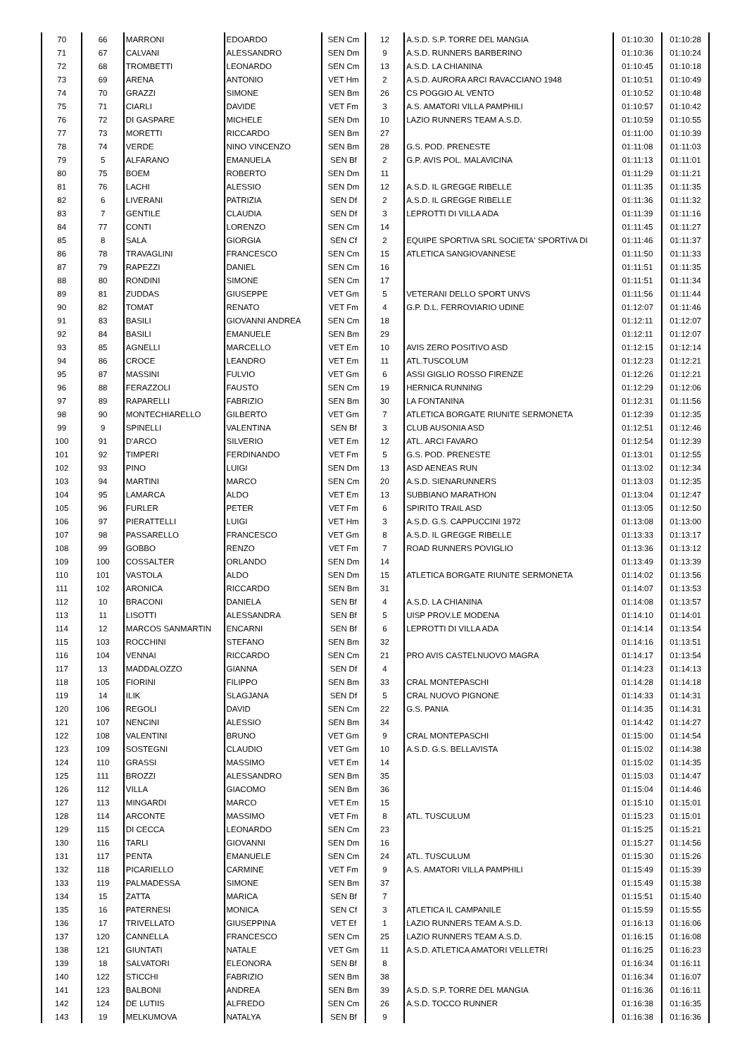| 70 | 66 | MARRONI | EDOARDO | SEN Cm | 12 | A.S.D. S.P. TORRE DEL MANGIA | 01:10:30 | 01:10:28 |
| 71 | 67 | CALVANI | ALESSANDRO | SEN Dm | 9 | A.S.D. RUNNERS BARBERINO | 01:10:36 | 01:10:24 |
| 72 | 68 | TROMBETTI | LEONARDO | SEN Cm | 13 | A.S.D. LA CHIANINA | 01:10:45 | 01:10:18 |
| 73 | 69 | ARENA | ANTONIO | VET Hm | 2 | A.S.D. AURORA ARCI RAVACCIANO 1948 | 01:10:51 | 01:10:49 |
| 74 | 70 | GRAZZI | SIMONE | SEN Bm | 26 | CS POGGIO AL VENTO | 01:10:52 | 01:10:48 |
| 75 | 71 | CIARLI | DAVIDE | VET Fm | 3 | A.S. AMATORI VILLA PAMPHILI | 01:10:57 | 01:10:42 |
| 76 | 72 | DI GASPARE | MICHELE | SEN Dm | 10 | LAZIO RUNNERS TEAM A.S.D. | 01:10:59 | 01:10:55 |
| 77 | 73 | MORETTI | RICCARDO | SEN Bm | 27 | | 01:11:00 | 01:10:39 |
| 78 | 74 | VERDE | NINO VINCENZO | SEN Bm | 28 | G.S. POD. PRENESTE | 01:11:08 | 01:11:03 |
| 79 | 5 | ALFARANO | EMANUELA | SEN Bf | 2 | G.P. AVIS POL. MALAVICINA | 01:11:13 | 01:11:01 |
| 80 | 75 | BOEM | ROBERTO | SEN Dm | 11 | | 01:11:29 | 01:11:21 |
| 81 | 76 | LACHI | ALESSIO | SEN Dm | 12 | A.S.D. IL GREGGE RIBELLE | 01:11:35 | 01:11:35 |
| 82 | 6 | LIVERANI | PATRIZIA | SEN Df | 2 | A.S.D. IL GREGGE RIBELLE | 01:11:36 | 01:11:32 |
| 83 | 7 | GENTILE | CLAUDIA | SEN Df | 3 | LEPROTTI DI VILLA ADA | 01:11:39 | 01:11:16 |
| 84 | 77 | CONTI | LORENZO | SEN Cm | 14 | | 01:11:45 | 01:11:27 |
| 85 | 8 | SALA | GIORGIA | SEN Cf | 2 | EQUIPE SPORTIVA SRL SOCIETA' SPORTIVA DI | 01:11:46 | 01:11:37 |
| 86 | 78 | TRAVAGLINI | FRANCESCO | SEN Cm | 15 | ATLETICA SANGIOVANNESE | 01:11:50 | 01:11:33 |
| 87 | 79 | RAPEZZI | DANIEL | SEN Cm | 16 | | 01:11:51 | 01:11:35 |
| 88 | 80 | RONDINI | SIMONE | SEN Cm | 17 | | 01:11:51 | 01:11:34 |
| 89 | 81 | ZUDDAS | GIUSEPPE | VET Gm | 5 | VETERANI DELLO SPORT UNVS | 01:11:56 | 01:11:44 |
| 90 | 82 | TOMAT | RENATO | VET Fm | 4 | G.P. D.L. FERROVIARIO UDINE | 01:12:07 | 01:11:46 |
| 91 | 83 | BASILI | GIOVANNI ANDREA | SEN Cm | 18 | | 01:12:11 | 01:12:07 |
| 92 | 84 | BASILI | EMANUELE | SEN Bm | 29 | | 01:12:11 | 01:12:07 |
| 93 | 85 | AGNELLI | MARCELLO | VET Em | 10 | AVIS ZERO POSITIVO ASD | 01:12:15 | 01:12:14 |
| 94 | 86 | CROCE | LEANDRO | VET Em | 11 | ATL.TUSCOLUM | 01:12:23 | 01:12:21 |
| 95 | 87 | MASSINI | FULVIO | VET Gm | 6 | ASSI GIGLIO ROSSO FIRENZE | 01:12:26 | 01:12:21 |
| 96 | 88 | FERAZZOLI | FAUSTO | SEN Cm | 19 | HERNICA RUNNING | 01:12:29 | 01:12:06 |
| 97 | 89 | RAPARELLI | FABRIZIO | SEN Bm | 30 | LA FONTANINA | 01:12:31 | 01:11:56 |
| 98 | 90 | MONTECHIARELLO | GILBERTO | VET Gm | 7 | ATLETICA BORGATE RIUNITE SERMONETA | 01:12:39 | 01:12:35 |
| 99 | 9 | SPINELLI | VALENTINA | SEN Bf | 3 | CLUB AUSONIA ASD | 01:12:51 | 01:12:46 |
| 100 | 91 | D'ARCO | SILVERIO | VET Em | 12 | ATL. ARCI FAVARO | 01:12:54 | 01:12:39 |
| 101 | 92 | TIMPERI | FERDINANDO | VET Fm | 5 | G.S. POD. PRENESTE | 01:13:01 | 01:12:55 |
| 102 | 93 | PINO | LUIGI | SEN Dm | 13 | ASD AENEAS RUN | 01:13:02 | 01:12:34 |
| 103 | 94 | MARTINI | MARCO | SEN Cm | 20 | A.S.D. SIENARUNNERS | 01:13:03 | 01:12:35 |
| 104 | 95 | LAMARCA | ALDO | VET Em | 13 | SUBBIANO MARATHON | 01:13:04 | 01:12:47 |
| 105 | 96 | FURLER | PETER | VET Fm | 6 | SPIRITO TRAIL ASD | 01:13:05 | 01:12:50 |
| 106 | 97 | PIERATTELLI | LUIGI | VET Hm | 3 | A.S.D. G.S. CAPPUCCINI 1972 | 01:13:08 | 01:13:00 |
| 107 | 98 | PASSARELLO | FRANCESCO | VET Gm | 8 | A.S.D. IL GREGGE RIBELLE | 01:13:33 | 01:13:17 |
| 108 | 99 | GOBBO | RENZO | VET Fm | 7 | ROAD RUNNERS POVIGLIO | 01:13:36 | 01:13:12 |
| 109 | 100 | COSSALTER | ORLANDO | SEN Dm | 14 | | 01:13:49 | 01:13:39 |
| 110 | 101 | VASTOLA | ALDO | SEN Dm | 15 | ATLETICA BORGATE RIUNITE SERMONETA | 01:14:02 | 01:13:56 |
| 111 | 102 | ARONICA | RICCARDO | SEN Bm | 31 | | 01:14:07 | 01:13:53 |
| 112 | 10 | BRACONI | DANIELA | SEN Bf | 4 | A.S.D. LA CHIANINA | 01:14:08 | 01:13:57 |
| 113 | 11 | LISOTTI | ALESSANDRA | SEN Bf | 5 | UISP PROV.LE MODENA | 01:14:10 | 01:14:01 |
| 114 | 12 | MARCOS SANMARTIN | ENCARNI | SEN Bf | 6 | LEPROTTI DI VILLA ADA | 01:14:14 | 01:13:54 |
| 115 | 103 | ROCCHINI | STEFANO | SEN Bm | 32 | | 01:14:16 | 01:13:51 |
| 116 | 104 | VENNAI | RICCARDO | SEN Cm | 21 | PRO AVIS CASTELNUOVO MAGRA | 01:14:17 | 01:13:54 |
| 117 | 13 | MADDALOZZO | GIANNA | SEN Df | 4 | | 01:14:23 | 01:14:13 |
| 118 | 105 | FIORINI | FILIPPO | SEN Bm | 33 | CRAL MONTEPASCHI | 01:14:28 | 01:14:18 |
| 119 | 14 | ILIK | SLAGJANA | SEN Df | 5 | CRAL NUOVO PIGNONE | 01:14:33 | 01:14:31 |
| 120 | 106 | REGOLI | DAVID | SEN Cm | 22 | G.S. PANIA | 01:14:35 | 01:14:31 |
| 121 | 107 | NENCINI | ALESSIO | SEN Bm | 34 | | 01:14:42 | 01:14:27 |
| 122 | 108 | VALENTINI | BRUNO | VET Gm | 9 | CRAL MONTEPASCHI | 01:15:00 | 01:14:54 |
| 123 | 109 | SOSTEGNI | CLAUDIO | VET Gm | 10 | A.S.D. G.S. BELLAVISTA | 01:15:02 | 01:14:38 |
| 124 | 110 | GRASSI | MASSIMO | VET Em | 14 | | 01:15:02 | 01:14:35 |
| 125 | 111 | BROZZI | ALESSANDRO | SEN Bm | 35 | | 01:15:03 | 01:14:47 |
| 126 | 112 | VILLA | GIACOMO | SEN Bm | 36 | | 01:15:04 | 01:14:46 |
| 127 | 113 | MINGARDI | MARCO | VET Em | 15 | | 01:15:10 | 01:15:01 |
| 128 | 114 | ARCONTE | MASSIMO | VET Fm | 8 | ATL. TUSCULUM | 01:15:23 | 01:15:01 |
| 129 | 115 | DI CECCA | LEONARDO | SEN Cm | 23 | | 01:15:25 | 01:15:21 |
| 130 | 116 | TARLI | GIOVANNI | SEN Dm | 16 | | 01:15:27 | 01:14:56 |
| 131 | 117 | PENTA | EMANUELE | SEN Cm | 24 | ATL. TUSCULUM | 01:15:30 | 01:15:26 |
| 132 | 118 | PICARIELLO | CARMINE | VET Fm | 9 | A.S. AMATORI VILLA PAMPHILI | 01:15:49 | 01:15:39 |
| 133 | 119 | PALMADESSA | SIMONE | SEN Bm | 37 | | 01:15:49 | 01:15:38 |
| 134 | 15 | ZATTA | MARICA | SEN Bf | 7 | | 01:15:51 | 01:15:40 |
| 135 | 16 | PATERNESI | MONICA | SEN Cf | 3 | ATLETICA IL CAMPANILE | 01:15:59 | 01:15:55 |
| 136 | 17 | TRIVELLATO | GIUSEPPINA | VET Ef | 1 | LAZIO RUNNERS TEAM A.S.D. | 01:16:13 | 01:16:06 |
| 137 | 120 | CANNELLA | FRANCESCO | SEN Cm | 25 | LAZIO RUNNERS TEAM A.S.D. | 01:16:15 | 01:16:08 |
| 138 | 121 | GIUNTATI | NATALE | VET Gm | 11 | A.S.D. ATLETICA AMATORI VELLETRI | 01:16:25 | 01:16:23 |
| 139 | 18 | SALVATORI | ELEONORA | SEN Bf | 8 | | 01:16:34 | 01:16:11 |
| 140 | 122 | STICCHI | FABRIZIO | SEN Bm | 38 | | 01:16:34 | 01:16:07 |
| 141 | 123 | BALBONI | ANDREA | SEN Bm | 39 | A.S.D. S.P. TORRE DEL MANGIA | 01:16:36 | 01:16:11 |
| 142 | 124 | DE LUTIIS | ALFREDO | SEN Cm | 26 | A.S.D. TOCCO RUNNER | 01:16:38 | 01:16:35 |
| 143 | 19 | MELKUMOVA | NATALYA | SEN Bf | 9 | | 01:16:38 | 01:16:36 |